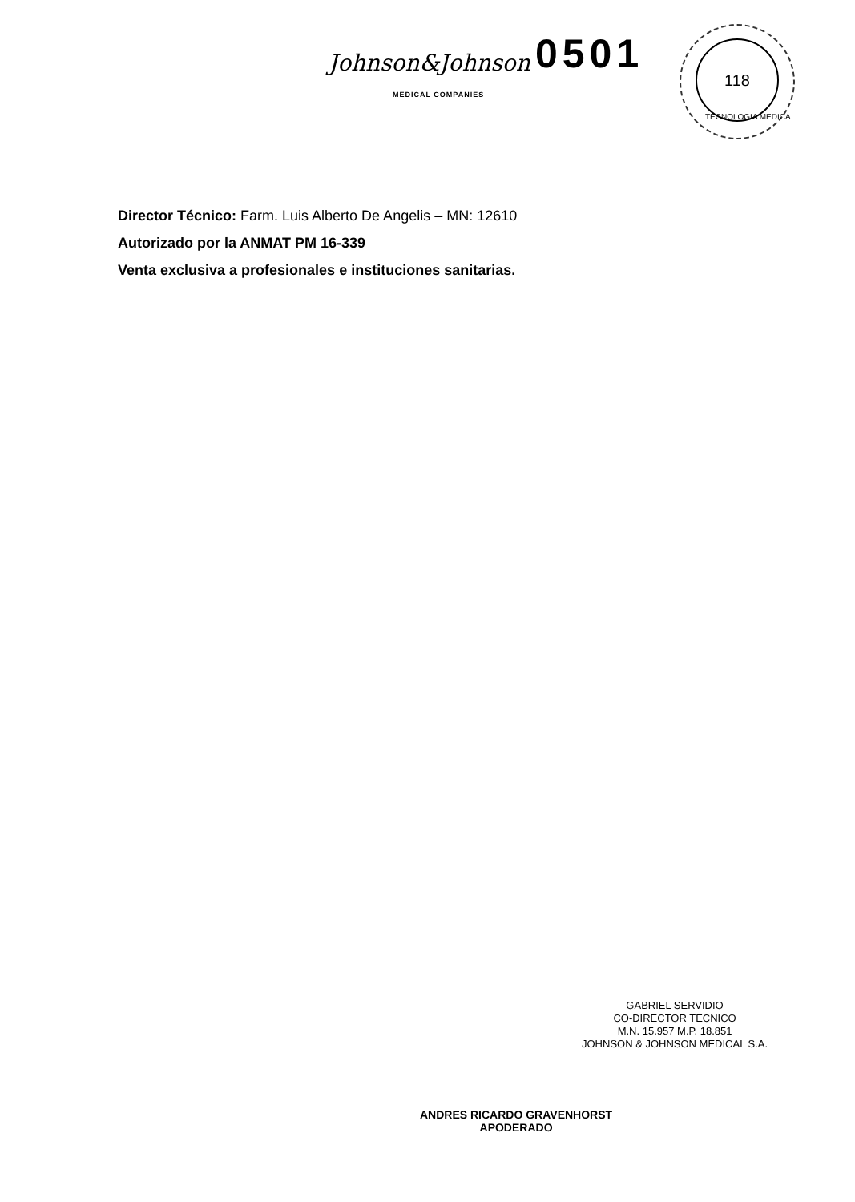Johnson&Johnson
MEDICAL COMPANIES
0501
118
TECNOLOGIA MEDICA
Director Técnico: Farm. Luis Alberto De Angelis – MN: 12610
Autorizado por la ANMAT PM 16-339
Venta exclusiva a profesionales e instituciones sanitarias.
GABRIEL SERVIDIO
CO-DIRECTOR TECNICO
M.N. 15.957 M.P. 18.851
JOHNSON & JOHNSON MEDICAL S.A.
ANDRES RICARDO GRAVENHORST
APODERADO